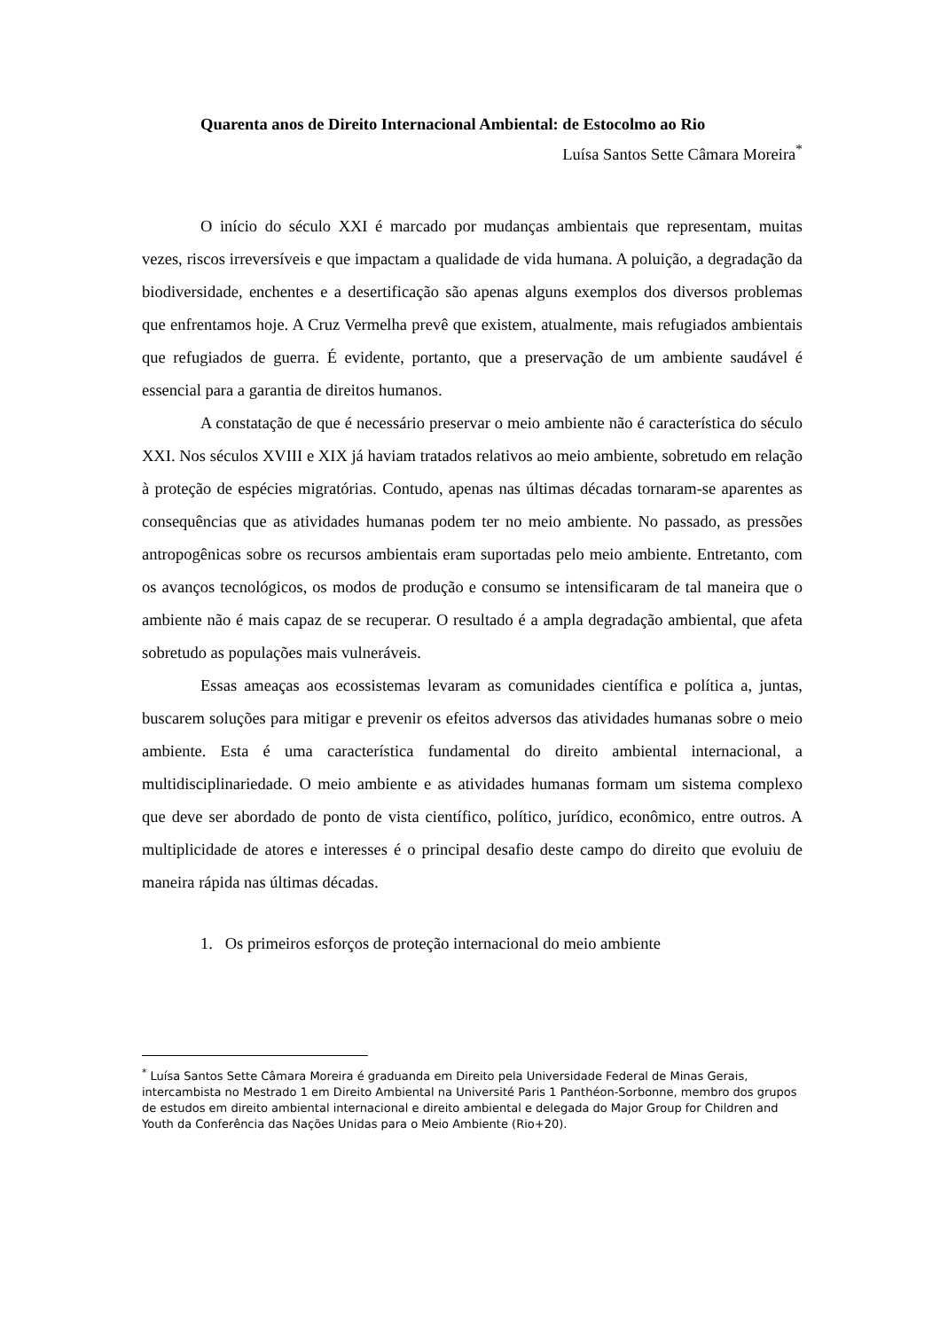Quarenta anos de Direito Internacional Ambiental: de Estocolmo ao Rio
Luísa Santos Sette Câmara Moreira<sup>*</sup>
O início do século XXI é marcado por mudanças ambientais que representam, muitas vezes, riscos irreversíveis e que impactam a qualidade de vida humana. A poluição, a degradação da biodiversidade, enchentes e a desertificação são apenas alguns exemplos dos diversos problemas que enfrentamos hoje. A Cruz Vermelha prevê que existem, atualmente, mais refugiados ambientais que refugiados de guerra. É evidente, portanto, que a preservação de um ambiente saudável é essencial para a garantia de direitos humanos.
A constatação de que é necessário preservar o meio ambiente não é característica do século XXI. Nos séculos XVIII e XIX já haviam tratados relativos ao meio ambiente, sobretudo em relação à proteção de espécies migratórias. Contudo, apenas nas últimas décadas tornaram-se aparentes as consequências que as atividades humanas podem ter no meio ambiente. No passado, as pressões antropogênicas sobre os recursos ambientais eram suportadas pelo meio ambiente. Entretanto, com os avanços tecnológicos, os modos de produção e consumo se intensificaram de tal maneira que o ambiente não é mais capaz de se recuperar. O resultado é a ampla degradação ambiental, que afeta sobretudo as populações mais vulneráveis.
Essas ameaças aos ecossistemas levaram as comunidades científica e política a, juntas, buscarem soluções para mitigar e prevenir os efeitos adversos das atividades humanas sobre o meio ambiente. Esta é uma característica fundamental do direito ambiental internacional, a multidisciplinariedade. O meio ambiente e as atividades humanas formam um sistema complexo que deve ser abordado de ponto de vista científico, político, jurídico, econômico, entre outros. A multiplicidade de atores e interesses é o principal desafio deste campo do direito que evoluiu de maneira rápida nas últimas décadas.
1. Os primeiros esforços de proteção internacional do meio ambiente
<sup>*</sup> Luísa Santos Sette Câmara Moreira é graduanda em Direito pela Universidade Federal de Minas Gerais, intercambista no Mestrado 1 em Direito Ambiental na Université Paris 1 Panthéon-Sorbonne, membro dos grupos de estudos em direito ambiental internacional e direito ambiental e delegada do Major Group for Children and Youth da Conferência das Nações Unidas para o Meio Ambiente (Rio+20).